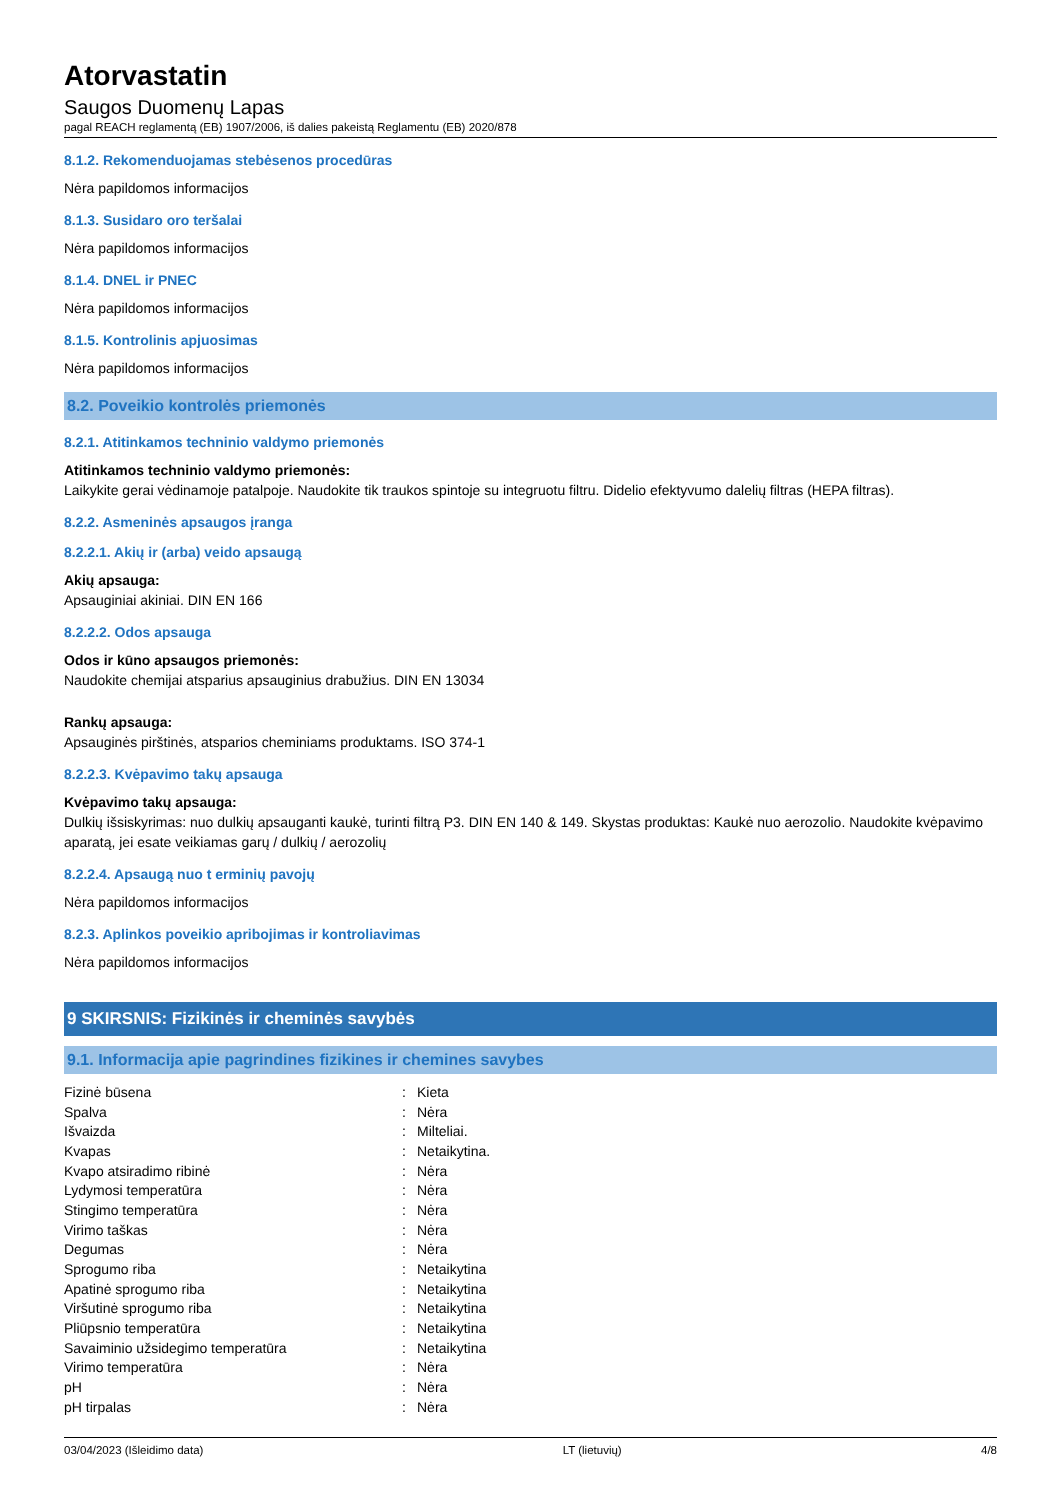Atorvastatin
Saugos Duomenų Lapas
pagal REACH reglamentą (EB) 1907/2006, iš dalies pakeistą Reglamentu (EB) 2020/878
8.1.2. Rekomenduojamas stebėsenos procedūras
Nėra papildomos informacijos
8.1.3. Susidaro oro teršalai
Nėra papildomos informacijos
8.1.4. DNEL ir PNEC
Nėra papildomos informacijos
8.1.5. Kontrolinis apjuosimas
Nėra papildomos informacijos
8.2. Poveikio kontrolės priemonės
8.2.1. Atitinkamos techninio valdymo priemonės
Atitinkamos techninio valdymo priemonės:
Laikykite gerai vėdinamoje patalpoje. Naudokite tik traukos spintoje su integruotu filtru. Didelio efektyvumo dalelių filtras (HEPA filtras).
8.2.2. Asmeninės apsaugos įranga
8.2.2.1. Akių ir (arba) veido apsaugą
Akių apsauga:
Apsauginiai akiniai. DIN EN 166
8.2.2.2. Odos apsauga
Odos ir kūno apsaugos priemonės:
Naudokite chemijai atsparius apsauginius drabužius. DIN EN 13034
Rankų apsauga:
Apsauginės pirštinės, atsparios cheminiams produktams. ISO 374-1
8.2.2.3. Kvėpavimo takų apsauga
Kvėpavimo takų apsauga:
Dulkių išsiskyrimas: nuo dulkių apsauganti kaukė, turinti filtrą P3. DIN EN 140 & 149. Skystas produktas: Kaukė nuo aerozolio. Naudokite kvėpavimo aparatą, jei esate veikiamas garų / dulkių / aerozolių
8.2.2.4. Apsaugą nuo t erminių pavojų
Nėra papildomos informacijos
8.2.3. Aplinkos poveikio apribojimas ir kontroliavimas
Nėra papildomos informacijos
9 SKIRSNIS: Fizikinės ir cheminės savybės
9.1. Informacija apie pagrindines fizikines ir chemines savybes
| Fizinė būsena | : | Kieta |
| Spalva | : | Nėra |
| Išvaizda | : | Milteliai. |
| Kvapas | : | Netaikytina. |
| Kvapo atsiradimo ribinė | : | Nėra |
| Lydymosi temperatūra | : | Nėra |
| Stingimo temperatūra | : | Nėra |
| Virimo taškas | : | Nėra |
| Degumas | : | Nėra |
| Sprogumo riba | : | Netaikytina |
| Apatinė sprogumo riba | : | Netaikytina |
| Viršutinė sprogumo riba | : | Netaikytina |
| Pliūpsnio temperatūra | : | Netaikytina |
| Savaiminio užsidegimo temperatūra | : | Netaikytina |
| Virimo temperatūra | : | Nėra |
| pH | : | Nėra |
| pH tirpalas | : | Nėra |
03/04/2023 (Išleidimo data) LT (lietuvių) 4/8